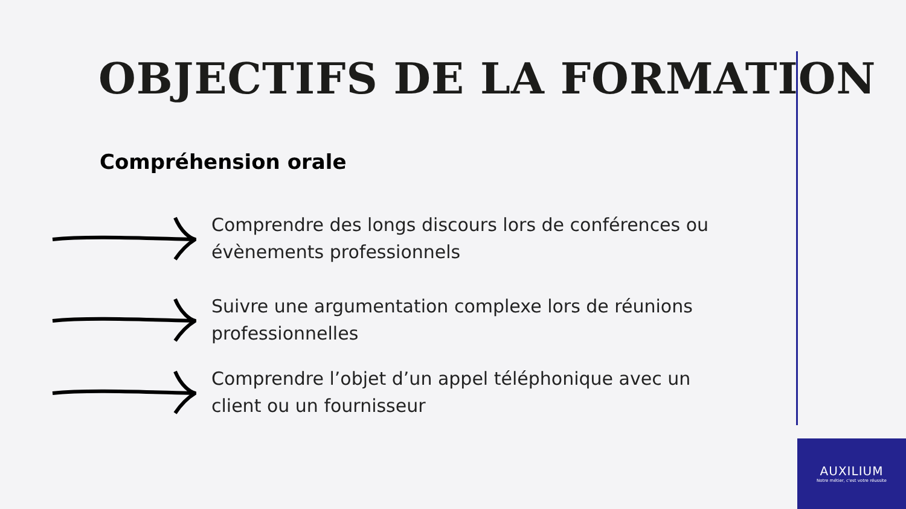OBJECTIFS DE LA FORMATION
Compréhension orale
Comprendre des longs discours lors de conférences ou évènements professionnels
Suivre une argumentation complexe lors de réunions professionnelles
Comprendre l’objet d’un appel téléphonique avec un client ou un fournisseur
AUXILIUM
Notre métier, c'est votre réussite